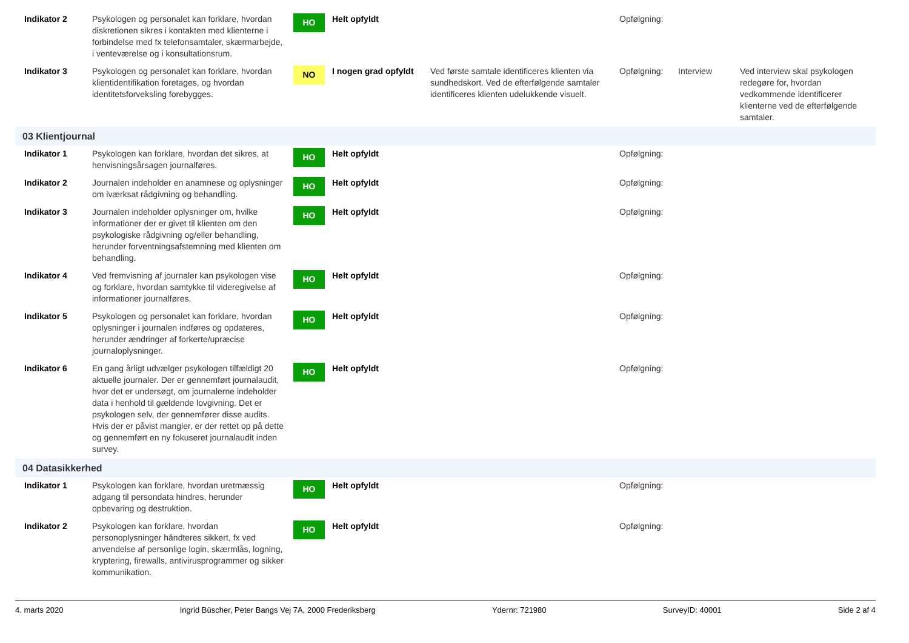| Indikator 2 | Psykologen og personalet kan forklare, hvordan diskretionen sikres i kontakten med klienterne i forbindelse med fx telefonsamtaler, skærmarbejde, i venteværelse og i konsultationsrum. | HO | Helt opfyldt | | Opfølgning: | | |
| Indikator 3 | Psykologen og personalet kan forklare, hvordan klientidentifikation foretages, og hvordan identitetsforveksling forebygges. | NO | I nogen grad opfyldt | Ved første samtale identificeres klienten via sundhedskort. Ved de efterfølgende samtaler identificeres klienten udelukkende visuelt. | Opfølgning: | Interview | Ved interview skal psykologen redegøre for, hvordan vedkommende identificerer klienterne ved de efterfølgende samtaler. |
| 03 Klientjournal | | | | | | | |
| Indikator 1 | Psykologen kan forklare, hvordan det sikres, at henvisningsårsagen journalføres. | HO | Helt opfyldt | | Opfølgning: | | |
| Indikator 2 | Journalen indeholder en anamnese og oplysninger om iværksat rådgivning og behandling. | HO | Helt opfyldt | | Opfølgning: | | |
| Indikator 3 | Journalen indeholder oplysninger om, hvilke informationer der er givet til klienten om den psykologiske rådgivning og/eller behandling, herunder forventningsafstemning med klienten om behandling. | HO | Helt opfyldt | | Opfølgning: | | |
| Indikator 4 | Ved fremvisning af journaler kan psykologen vise og forklare, hvordan samtykke til videregivelse af informationer journalføres. | HO | Helt opfyldt | | Opfølgning: | | |
| Indikator 5 | Psykologen og personalet kan forklare, hvordan oplysninger i journalen indføres og opdateres, herunder ændringer af forkerte/upræcise journaloplysninger. | HO | Helt opfyldt | | Opfølgning: | | |
| Indikator 6 | En gang årligt udvælger psykologen tilfældigt 20 aktuelle journaler. Der er gennemført journalaudit, hvor det er undersøgt, om journalerne indeholder data i henhold til gældende lovgivning. Det er psykologen selv, der gennemfører disse audits. Hvis der er påvist mangler, er der rettet op på dette og gennemført en ny fokuseret journalaudit inden survey. | HO | Helt opfyldt | | Opfølgning: | | |
| 04 Datasikkerhed | | | | | | | |
| Indikator 1 | Psykologen kan forklare, hvordan uretmæssig adgang til persondata hindres, herunder opbevaring og destruktion. | HO | Helt opfyldt | | Opfølgning: | | |
| Indikator 2 | Psykologen kan forklare, hvordan personoplysninger håndteres sikkert, fx ved anvendelse af personlige login, skærmlås, logning, kryptering, firewalls, antivirusprogrammer og sikker kommunikation. | HO | Helt opfyldt | | Opfølgning: | | |
4. marts 2020 Ingrid Büscher, Peter Bangs Vej 7A, 2000 Frederiksberg Ydernr: 721980 SurveyID: 40001 Side 2 af 4